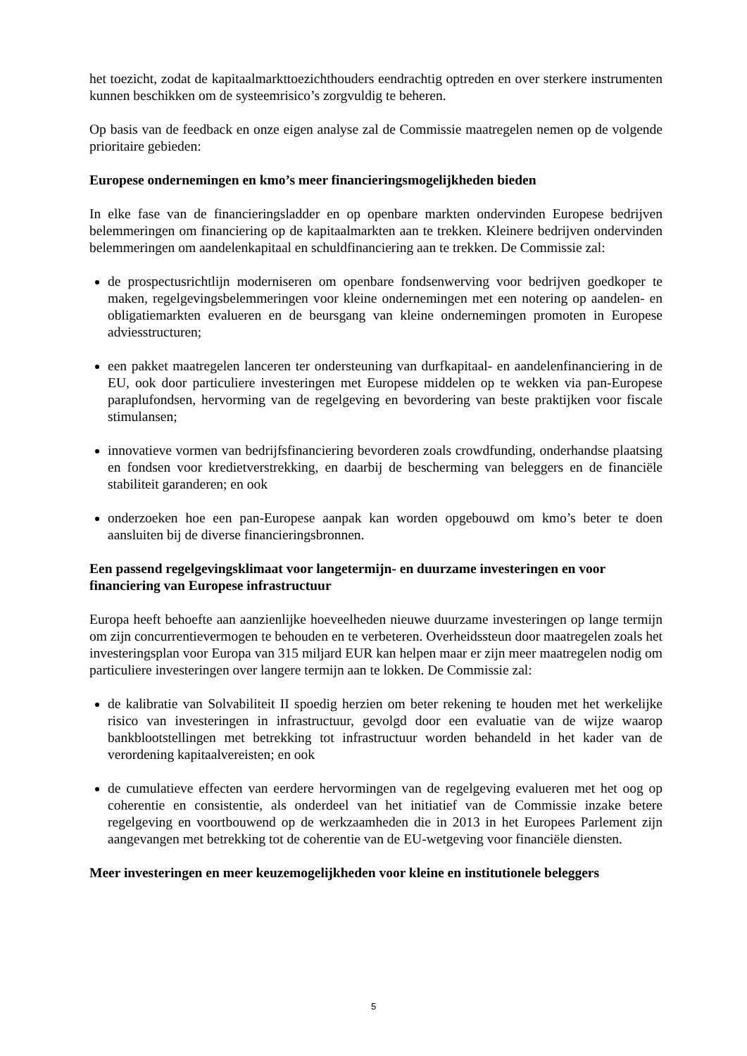het toezicht, zodat de kapitaalmarkttoezichthouders eendrachtig optreden en over sterkere instrumenten kunnen beschikken om de systeemrisico’s zorgvuldig te beheren.
Op basis van de feedback en onze eigen analyse zal de Commissie maatregelen nemen op de volgende prioritaire gebieden:
Europese ondernemingen en kmo’s meer financieringsmogelijkheden bieden
In elke fase van de financieringsladder en op openbare markten ondervinden Europese bedrijven belemmeringen om financiering op de kapitaalmarkten aan te trekken. Kleinere bedrijven ondervinden belemmeringen om aandelenkapitaal en schuldfinanciering aan te trekken. De Commissie zal:
de prospectusrichtlijn moderniseren om openbare fondsenwerving voor bedrijven goedkoper te maken, regelgevingsbelemmeringen voor kleine ondernemingen met een notering op aandelen- en obligatiemarkten evalueren en de beursgang van kleine ondernemingen promoten in Europese adviesstructuren;
een pakket maatregelen lanceren ter ondersteuning van durfkapitaal- en aandelenfinanciering in de EU, ook door particuliere investeringen met Europese middelen op te wekken via pan-Europese paraplufondsen, hervorming van de regelgeving en bevordering van beste praktijken voor fiscale stimulansen;
innovatieve vormen van bedrijfsfinanciering bevorderen zoals crowdfunding, onderhandse plaatsing en fondsen voor kredietverstrekking, en daarbij de bescherming van beleggers en de financiële stabiliteit garanderen; en ook
onderzoeken hoe een pan-Europese aanpak kan worden opgebouwd om kmo’s beter te doen aansluiten bij de diverse financieringsbronnen.
Een passend regelgevingsklimaat voor langetermijn- en duurzame investeringen en voor financiering van Europese infrastructuur
Europa heeft behoefte aan aanzienlijke hoeveelheden nieuwe duurzame investeringen op lange termijn om zijn concurrentievermogen te behouden en te verbeteren. Overheidssteun door maatregelen zoals het investeringsplan voor Europa van 315 miljard EUR kan helpen maar er zijn meer maatregelen nodig om particuliere investeringen over langere termijn aan te lokken. De Commissie zal:
de kalibratie van Solvabiliteit II spoedig herzien om beter rekening te houden met het werkelijke risico van investeringen in infrastructuur, gevolgd door een evaluatie van de wijze waarop bankblootstellingen met betrekking tot infrastructuur worden behandeld in het kader van de verordening kapitaalvereisten; en ook
de cumulatieve effecten van eerdere hervormingen van de regelgeving evalueren met het oog op coherentie en consistentie, als onderdeel van het initiatief van de Commissie inzake betere regelgeving en voortbouwend op de werkzaamheden die in 2013 in het Europees Parlement zijn aangevangen met betrekking tot de coherentie van de EU-wetgeving voor financiële diensten.
Meer investeringen en meer keuzemogelijkheden voor kleine en institutionele beleggers
5